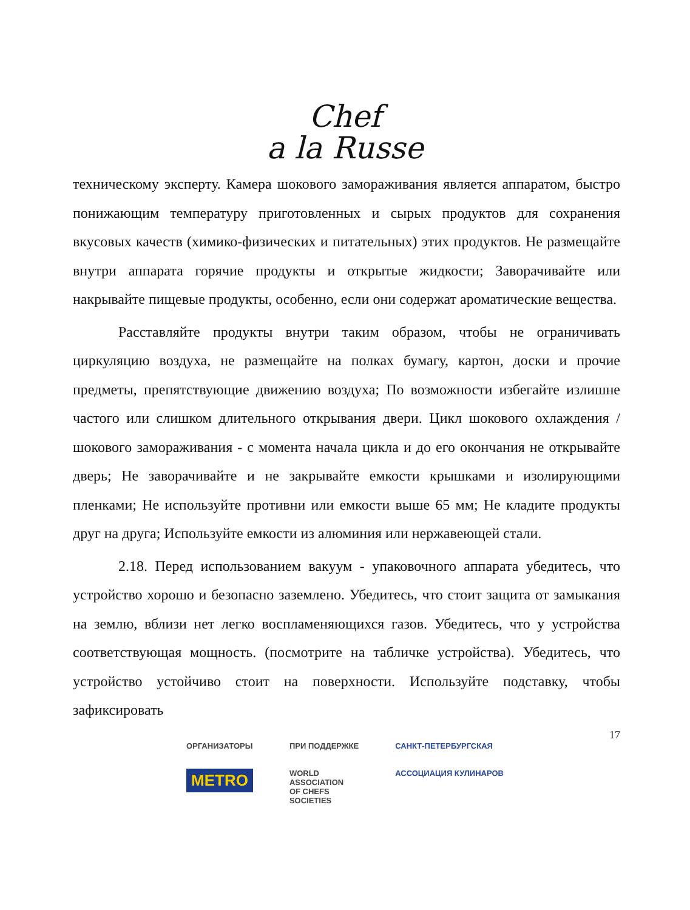Chef
a la Russe
техническому эксперту. Камера шокового замораживания является аппаратом, быстро понижающим температуру приготовленных и сырых продуктов для сохранения вкусовых качеств (химико-физических и питательных) этих продуктов. Не размещайте внутри аппарата горячие продукты и открытые жидкости; Заворачивайте или накрывайте пищевые продукты, особенно, если они содержат ароматические вещества.
Расставляйте продукты внутри таким образом, чтобы не ограничивать циркуляцию воздуха, не размещайте на полках бумагу, картон, доски и прочие предметы, препятствующие движению воздуха; По возможности избегайте излишне частого или слишком длительного открывания двери. Цикл шокового охлаждения / шокового замораживания - с момента начала цикла и до его окончания не открывайте дверь; Не заворачивайте и не закрывайте емкости крышками и изолирующими пленками; Не используйте противни или емкости выше 65 мм; Не кладите продукты друг на друга; Используйте емкости из алюминия или нержавеющей стали.
2.18. Перед использованием вакуум - упаковочного аппарата убедитесь, что устройство хорошо и безопасно заземлено. Убедитесь, что стоит защита от замыкания на землю, вблизи нет легко воспламеняющихся газов. Убедитесь, что у устройства соответствующая мощность. (посмотрите на табличке устройства). Убедитесь, что устройство устойчиво стоит на поверхности. Используйте подставку, чтобы зафиксировать
17
ОРГАНИЗАТОРЫ
METRO
ПРИ ПОДДЕРЖКЕ
WORLD
ASSOCIATION
OF CHEFS
SOCIETIES
САНКТ-ПЕТЕРБУРГСКАЯ
АССОЦИАЦИЯ КУЛИНАРОВ